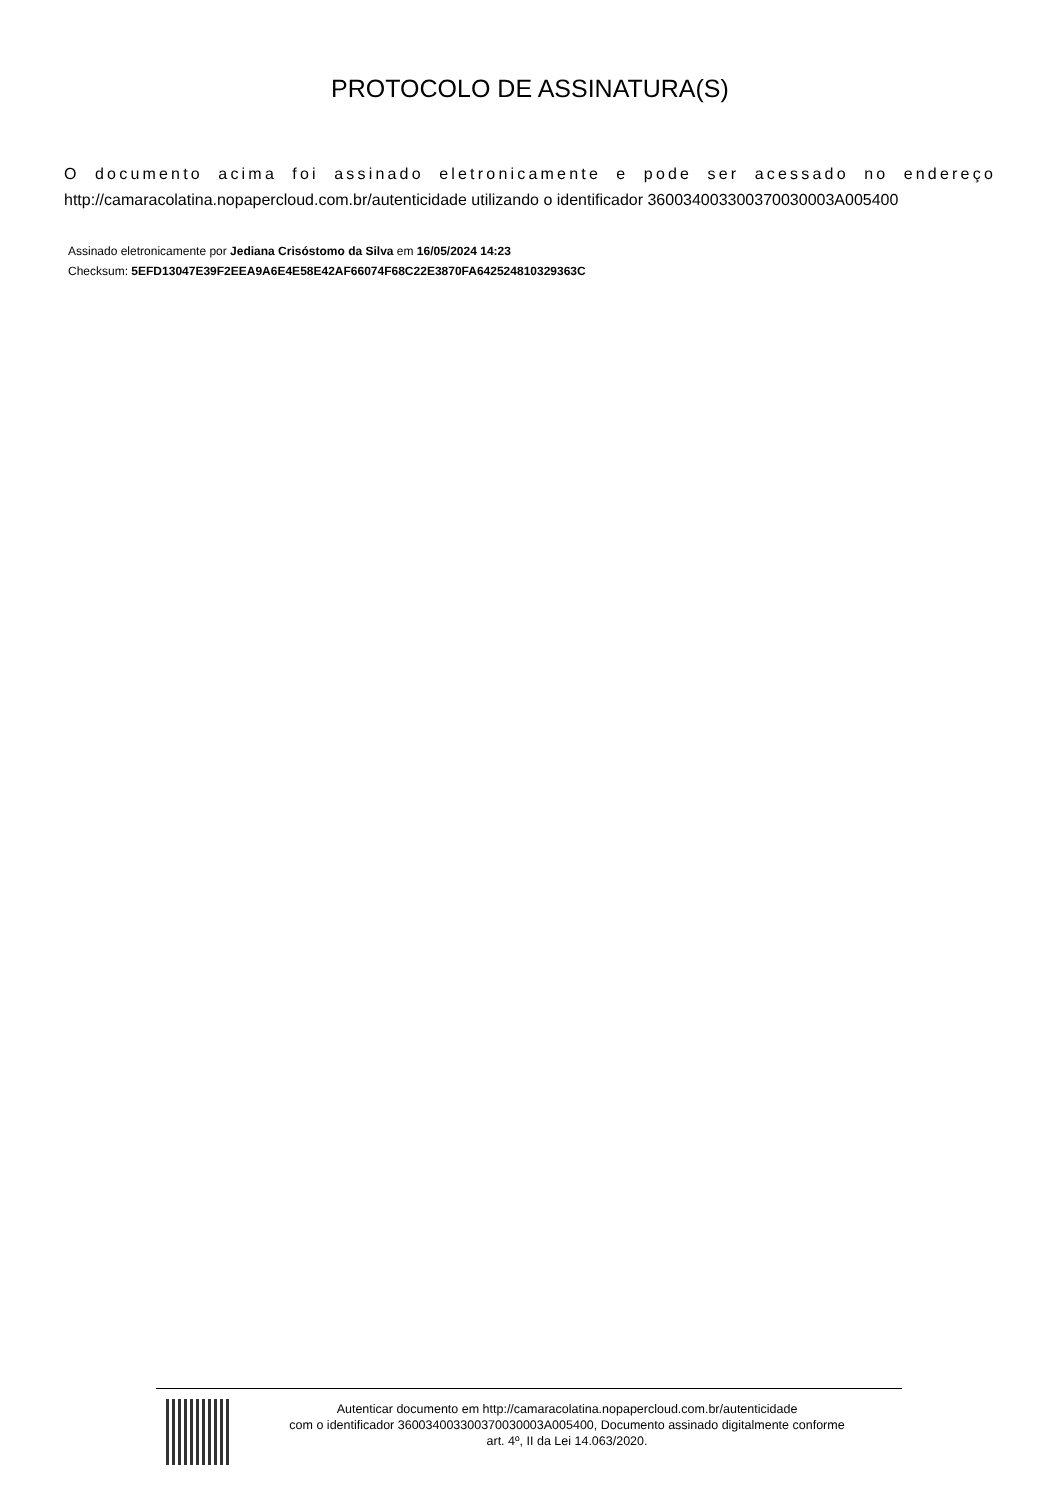PROTOCOLO DE ASSINATURA(S)
O documento acima foi assinado eletronicamente e pode ser acessado no endereço http://camaracolatina.nopapercloud.com.br/autenticidade utilizando o identificador 360034003300370030003A005400
Assinado eletronicamente por Jediana Crisóstomo da Silva em 16/05/2024 14:23
Checksum: 5EFD13047E39F2EEA9A6E4E58E42AF66074F68C22E3870FA642524810329363C
Autenticar documento em http://camaracolatina.nopapercloud.com.br/autenticidade
com o identificador 360034003300370030003A005400, Documento assinado digitalmente conforme
art. 4º, II da Lei 14.063/2020.